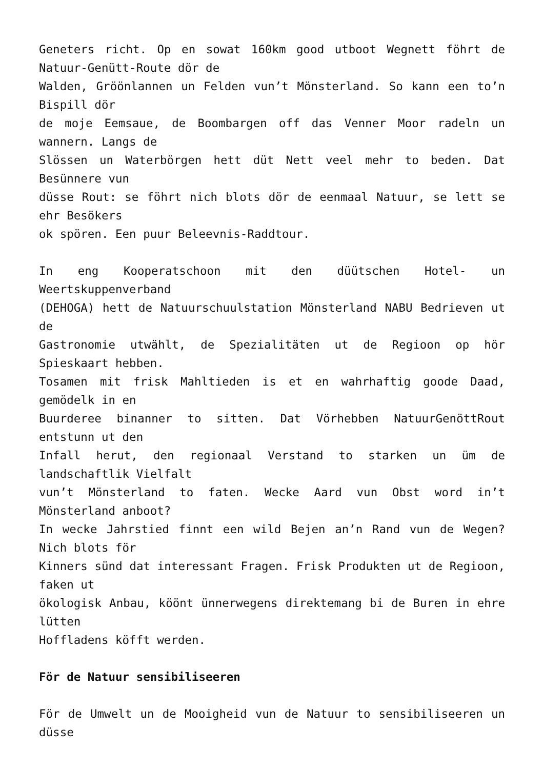Geneters richt. Op en sowat 160km good utboot Wegnett föhrt de Natuur-Genütt-Route dör de
Walden, Gröönlannen un Felden vun’t Mönsterland. So kann een to’n Bispill dör
de moje Eemsaue, de Boombargen off das Venner Moor radeln un wannern. Langs de
Slössen un Waterbörgen hett düt Nett veel mehr to beden. Dat Besünnere vun
düsse Rout: se föhrt nich blots dör de eenmaal Natuur, se lett se ehr Besökers
ok spören. Een puur Beleevnis-Raddtour.
In eng Kooperatschoon mit den düütschen Hotel- un Weertskuppenverband
(DEHOGA) hett de Natuurschuulstation Mönsterland NABU Bedrieven ut de
Gastronomie utwählt, de Spezialitäten ut de Regioon op hör Spieskaart hebben.
Tosamen mit frisk Mahltieden is et en wahrhaftig goode Daad, gemödelk in en
Buurderee binanner to sitten. Dat Vörhebben NatuurGenöttRout entstunn ut den
Infall herut, den regionaal Verstand to starken un üm de landschaftlik Vielfalt
vun’t Mönsterland to faten. Wecke Aard vun Obst word in’t Mönsterland anboot?
In wecke Jahrstied finnt een wild Bejen an’n Rand vun de Wegen? Nich blots för
Kinners sünd dat interessant Fragen. Frisk Produkten ut de Regioon, faken ut
ökologisk Anbau, köönt ünnerwegens direktemang bi de Buren in ehre lütten
Hoffladens köfft werden.
För de Natuur sensibiliseeren
För de Umwelt un de Mooigheid vun de Natuur to sensibiliseeren un düsse